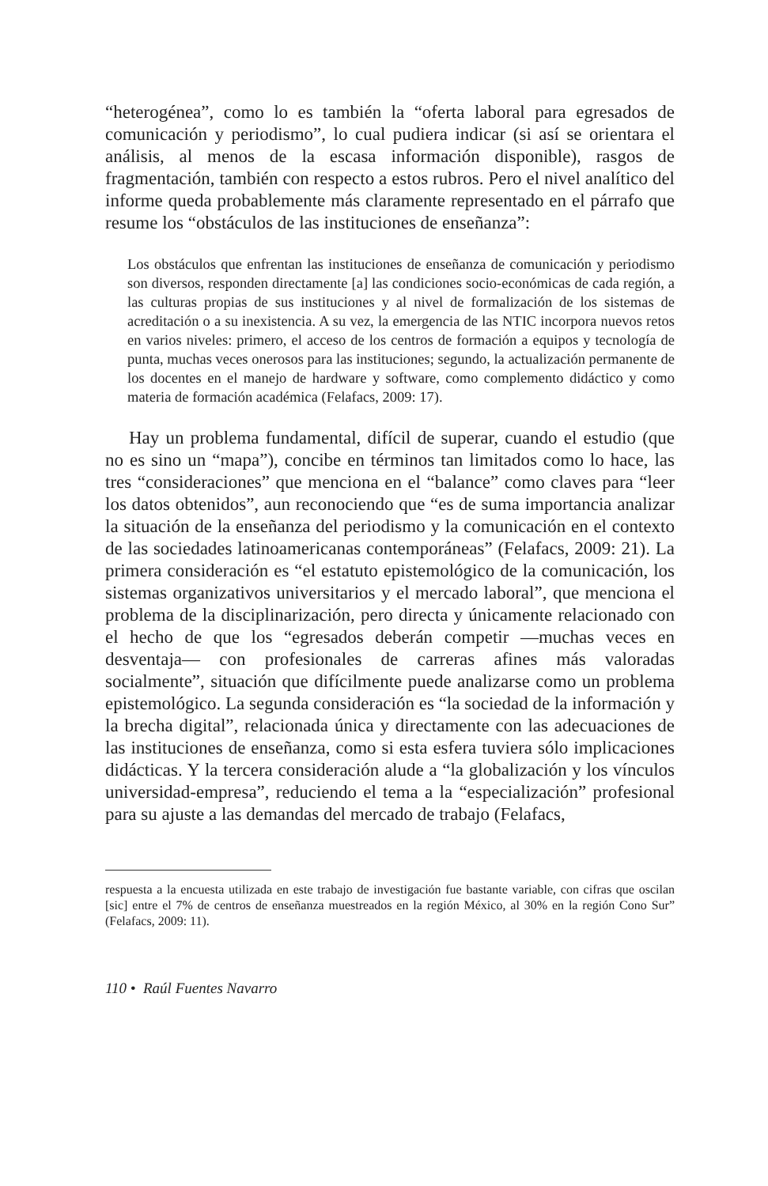“heterogénea”, como lo es también la “oferta laboral para egresados de comunicación y periodismo”, lo cual pudiera indicar (si así se orientara el análisis, al menos de la escasa información disponible), rasgos de fragmentación, también con respecto a estos rubros. Pero el nivel analítico del informe queda probablemente más claramente representado en el párrafo que resume los “obstáculos de las instituciones de enseñanza”:
Los obstáculos que enfrentan las instituciones de enseñanza de comunicación y periodismo son diversos, responden directamente [a] las condiciones socio-económicas de cada región, a las culturas propias de sus instituciones y al nivel de formalización de los sistemas de acreditación o a su inexistencia. A su vez, la emergencia de las NTIC incorpora nuevos retos en varios niveles: primero, el acceso de los centros de formación a equipos y tecnología de punta, muchas veces onerosos para las instituciones; segundo, la actualización permanente de los docentes en el manejo de hardware y software, como complemento didáctico y como materia de formación académica (Felafacs, 2009: 17).
Hay un problema fundamental, difícil de superar, cuando el estudio (que no es sino un “mapa”), concibe en términos tan limitados como lo hace, las tres “consideraciones” que menciona en el “balance” como claves para “leer los datos obtenidos”, aun reconociendo que “es de suma importancia analizar la situación de la enseñanza del periodismo y la comunicación en el contexto de las sociedades latinoamericanas contemporáneas” (Felafacs, 2009: 21). La primera consideración es “el estatuto epistemológico de la comunicación, los sistemas organizativos universitarios y el mercado laboral”, que menciona el problema de la disciplinarización, pero directa y únicamente relacionado con el hecho de que los “egresados deberán competir —muchas veces en desventaja— con profesionales de carreras afines más valoradas socialmente”, situación que difícilmente puede analizarse como un problema epistemológico. La segunda consideración es “la sociedad de la información y la brecha digital”, relacionada única y directamente con las adecuaciones de las instituciones de enseñanza, como si esta esfera tuviera sólo implicaciones didácticas. Y la tercera consideración alude a “la globalización y los vínculos universidad-empresa”, reduciendo el tema a la “especialización” profesional para su ajuste a las demandas del mercado de trabajo (Felafacs,
respuesta a la encuesta utilizada en este trabajo de investigación fue bastante variable, con cifras que oscilan [sic] entre el 7% de centros de enseñanza muestreados en la región México, al 30% en la región Cono Sur” (Felafacs, 2009: 11).
110 • Raúl Fuentes Navarro